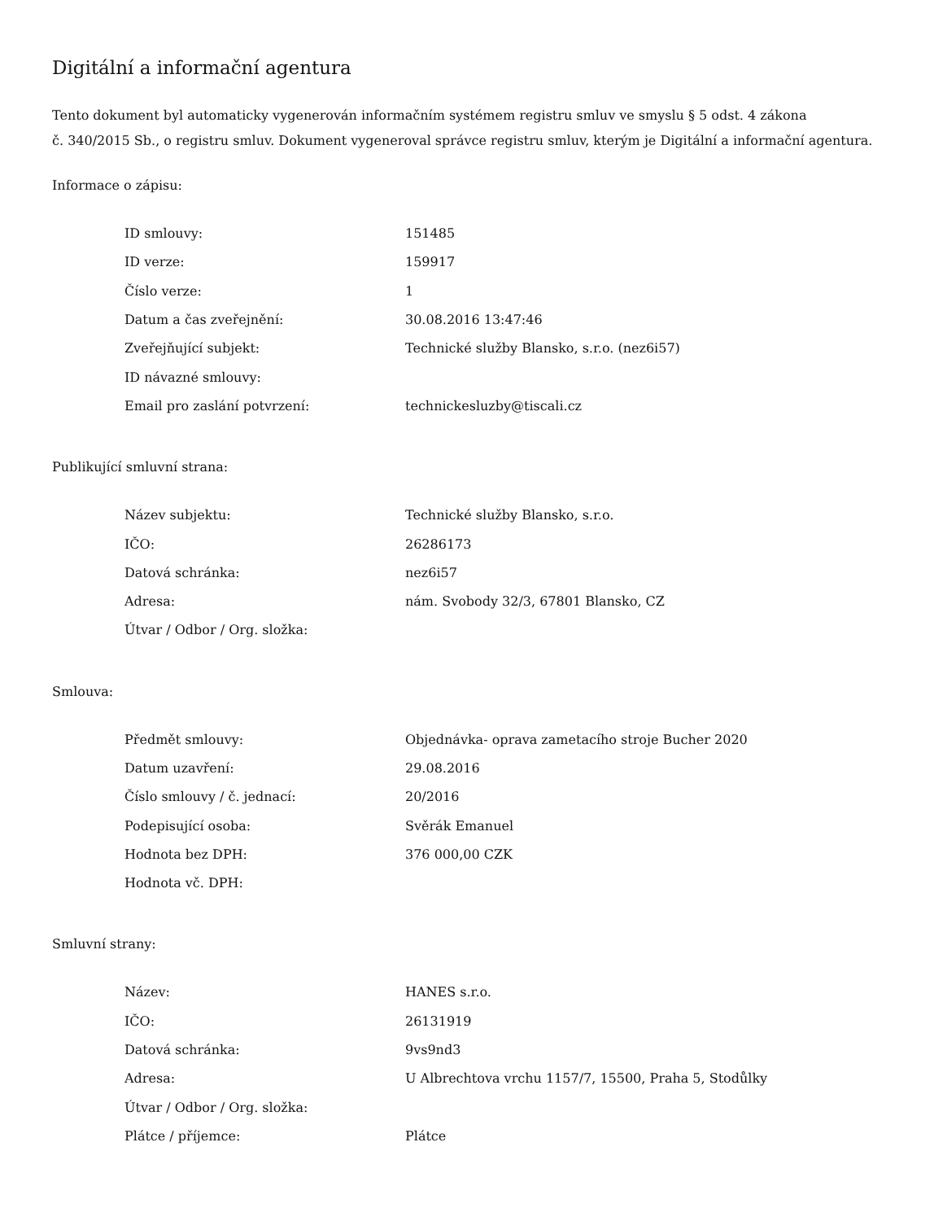Digitální a informační agentura
Tento dokument byl automaticky vygenerován informačním systémem registru smluv ve smyslu § 5 odst. 4 zákona
č. 340/2015 Sb., o registru smluv. Dokument vygeneroval správce registru smluv, kterým je Digitální a informační agentura.
Informace o zápisu:
| ID smlouvy: | 151485 |
| ID verze: | 159917 |
| Číslo verze: | 1 |
| Datum a čas zveřejnění: | 30.08.2016 13:47:46 |
| Zveřejňující subjekt: | Technické služby Blansko, s.r.o. (nez6i57) |
| ID návazné smlouvy: | |
| Email pro zaslání potvrzení: | technickesluzby@tiscali.cz |
Publikující smluvní strana:
| Název subjektu: | Technické služby Blansko, s.r.o. |
| IČO: | 26286173 |
| Datová schránka: | nez6i57 |
| Adresa: | nám. Svobody 32/3, 67801 Blansko, CZ |
| Útvar / Odbor / Org. složka: | |
Smlouva:
| Předmět smlouvy: | Objednávka- oprava zametacího stroje Bucher 2020 |
| Datum uzavření: | 29.08.2016 |
| Číslo smlouvy / č. jednací: | 20/2016 |
| Podepisující osoba: | Svěrák Emanuel |
| Hodnota bez DPH: | 376 000,00 CZK |
| Hodnota vč. DPH: | |
Smluvní strany:
| Název: | HANES s.r.o. |
| IČO: | 26131919 |
| Datová schránka: | 9vs9nd3 |
| Adresa: | U Albrechtova vrchu 1157/7, 15500, Praha 5, Stodůlky |
| Útvar / Odbor / Org. složka: | |
| Plátce / příjemce: | Plátce |